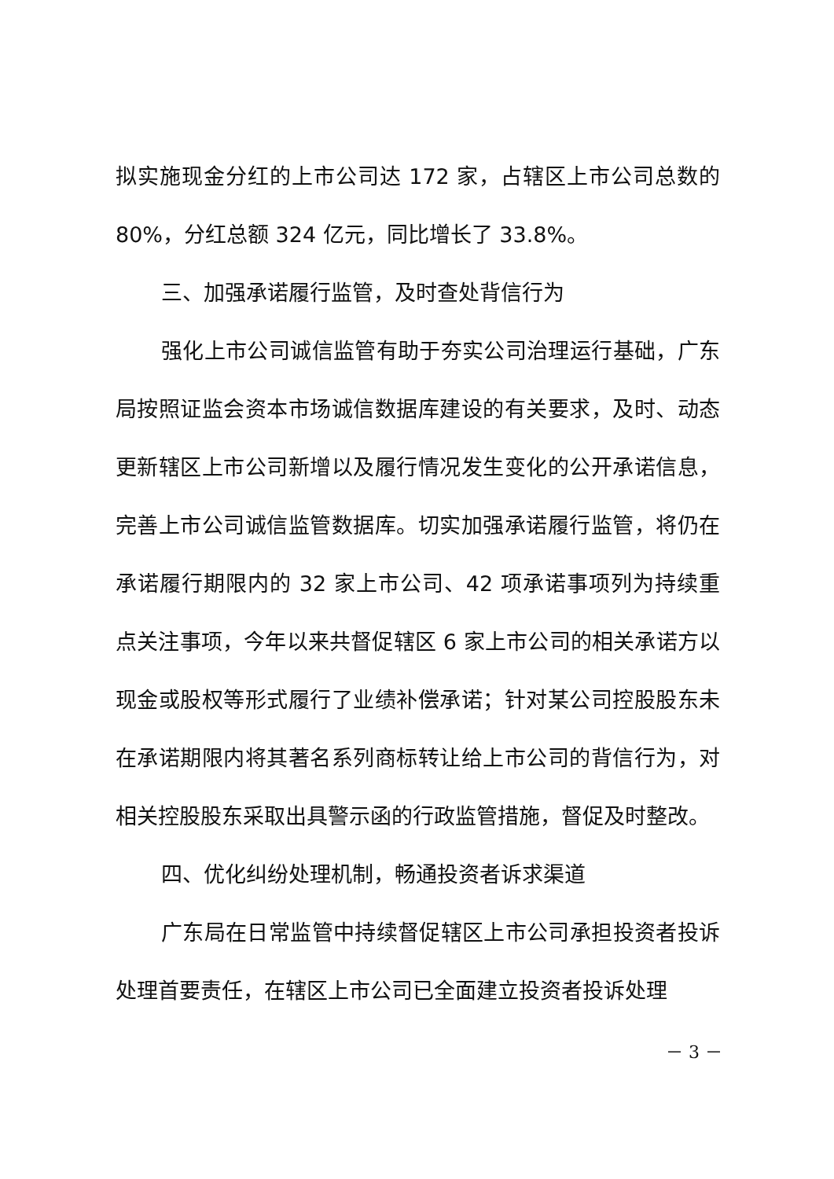拟实施现金分红的上市公司达 172 家，占辖区上市公司总数的80%，分红总额 324 亿元，同比增长了 33.8%。
三、加强承诺履行监管，及时查处背信行为
强化上市公司诚信监管有助于夯实公司治理运行基础，广东局按照证监会资本市场诚信数据库建设的有关要求，及时、动态更新辖区上市公司新增以及履行情况发生变化的公开承诺信息，完善上市公司诚信监管数据库。切实加强承诺履行监管，将仍在承诺履行期限内的 32 家上市公司、42 项承诺事项列为持续重点关注事项，今年以来共督促辖区 6 家上市公司的相关承诺方以现金或股权等形式履行了业绩补偿承诺；针对某公司控股股东未在承诺期限内将其著名系列商标转让给上市公司的背信行为，对相关控股股东采取出具警示函的行政监管措施，督促及时整改。
四、优化纠纷处理机制，畅通投资者诉求渠道
广东局在日常监管中持续督促辖区上市公司承担投资者投诉处理首要责任，在辖区上市公司已全面建立投资者投诉处理
－ 3 －